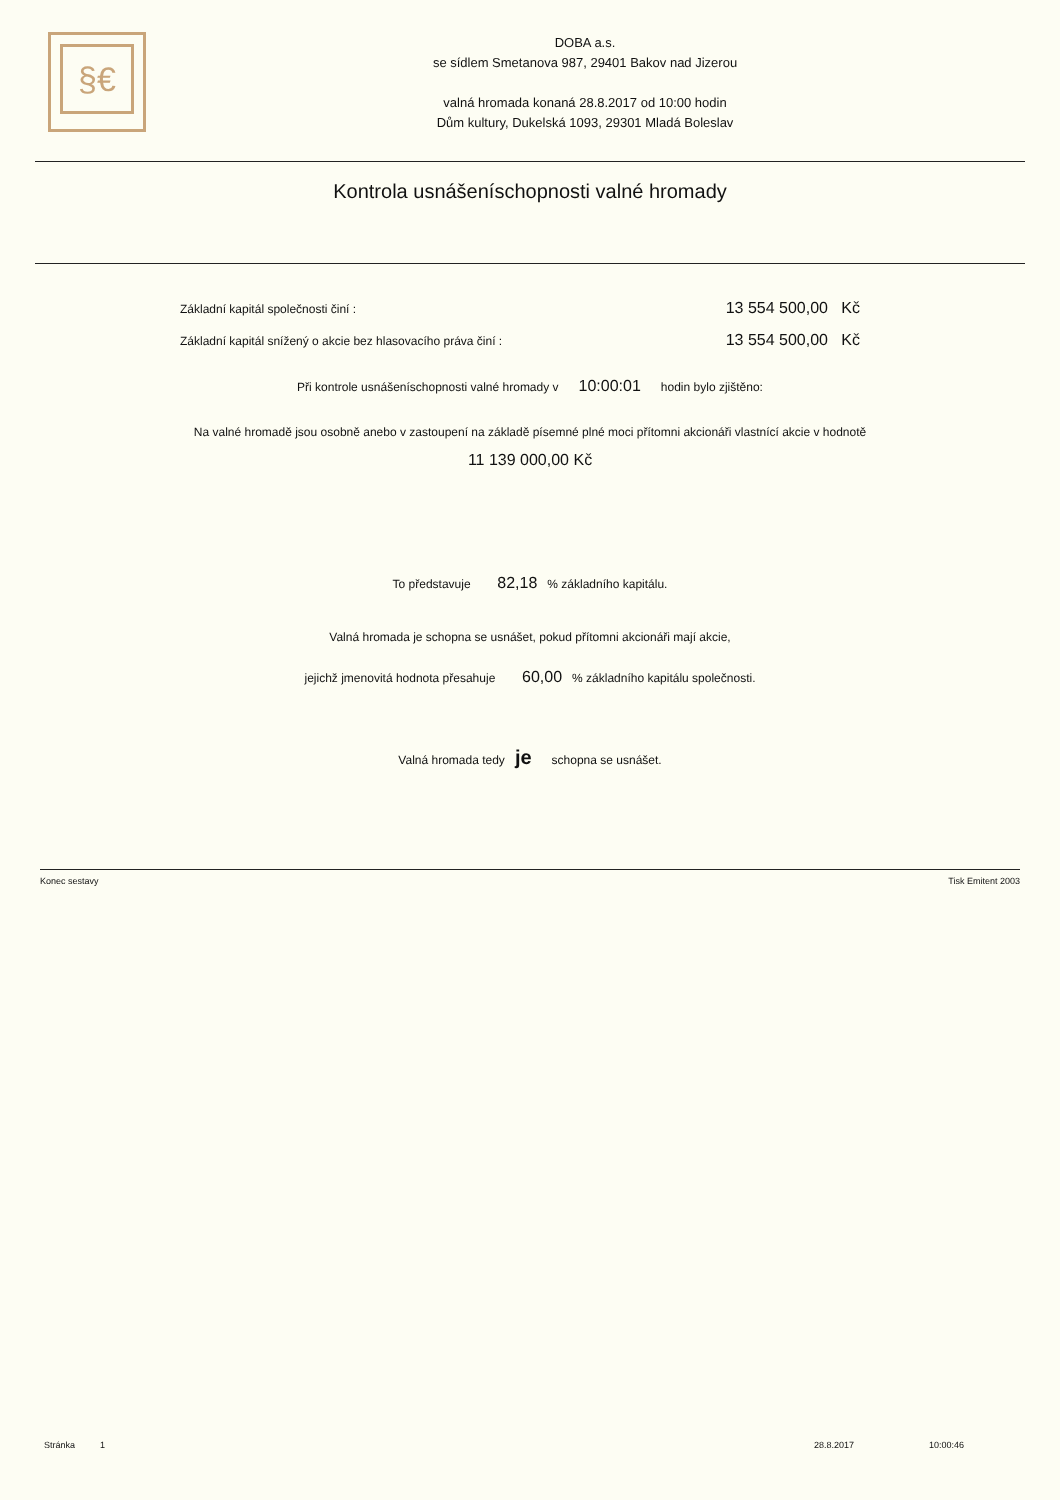§€
DOBA a.s.
se sídlem Smetanova 987, 29401 Bakov nad Jizerou
valná hromada konaná 28.8.2017 od 10:00 hodin
Dům kultury, Dukelská 1093, 29301 Mladá Boleslav
Kontrola usnášeníschopnosti valné hromady
Základní kapitál společnosti činí : 13 554 500,00 Kč
Základní kapitál snížený o akcie bez hlasovacího práva činí : 13 554 500,00 Kč
Při kontrole usnášeníschopnosti valné hromady v 10:00:01 hodin bylo zjištěno:
Na valné hromadě jsou osobně anebo v zastoupení na základě písemné plné moci přítomni akcionáři vlastnící akcie v hodnotě
11 139 000,00 Kč
To představuje 82,18 % základního kapitálu.
Valná hromada je schopna se usnášet, pokud přítomni akcionáři mají akcie,
jejichž jmenovitá hodnota přesahuje 60,00 % základního kapitálu společnosti.
Valná hromada tedy je schopna se usnášet.
Konec sestavy Tisk Emitent 2003
Stránka 1 28.8.2017 10:00:46